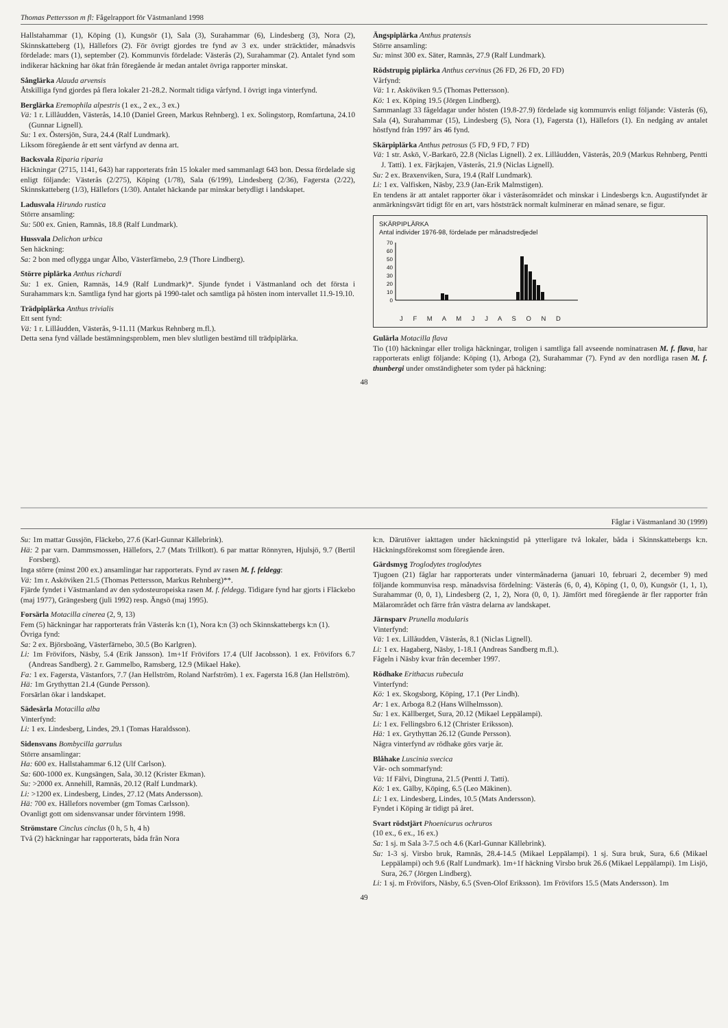Thomas Pettersson m fl: Fågelrapport för Västmanland 1998
Hallstahammar (1), Köping (1), Kungsör (1), Sala (3), Surahammar (6), Lindesberg (3), Nora (2), Skinnskatteberg (1), Hällefors (2). För övrigt gjordes tre fynd av 3 ex. under sträcktider, månadsvis fördelade: mars (1), september (2). Kommunvis fördelade: Västerås (2), Surahammar (2). Antalet fynd som indikerar häckning har ökat från föregående år medan antalet övriga rapporter minskat.
Sånglärka Alauda arvensis
Åtskilliga fynd gjordes på flera lokaler 21-28.2. Normalt tidiga vårfynd. I övrigt inga vinterfynd.
Berglärka Eremophila alpestris (1 ex., 2 ex., 3 ex.)
Vä: 1 r. Lillåudden, Västerås, 14.10 (Daniel Green, Markus Rehnberg). 1 ex. Solingstorp, Romfartuna, 24.10 (Gunnar Lignell).
Su: 1 ex. Östersjön, Sura, 24.4 (Ralf Lundmark).
Liksom föregående år ett sent vårfynd av denna art.
Backsvala Riparia riparia
Häckningar (2715, 1141, 643) har rapporterats från 15 lokaler med sammanlagt 643 bon. Dessa fördelade sig enligt följande: Västerås (2/275), Köping (1/78), Sala (6/199), Lindesberg (2/36), Fagersta (2/22), Skinnskatteberg (1/3), Hällefors (1/30). Antalet häckande par minskar betydligt i landskapet.
Ladusvala Hirundo rustica
Större ansamling:
Su: 500 ex. Gnien, Ramnäs, 18.8 (Ralf Lundmark).
Hussvala Delichon urbica
Sen häckning:
Sa: 2 bon med oflygga ungar Ålbo, Västerfärnebo, 2.9 (Thore Lindberg).
Större piplärka Anthus richardi
Su: 1 ex. Gnien, Ramnäs, 14.9 (Ralf Lundmark)*. Sjunde fyndet i Västmanland och det första i Surahammars k:n. Samtliga fynd har gjorts på 1990-talet och samtliga på hösten inom intervallet 11.9-19.10.
Trädpiplärka Anthus trivialis
Ett sent fynd:
Vä: 1 r. Lillåudden, Västerås, 9-11.11 (Markus Rehnberg m.fl.).
Detta sena fynd vållade bestämningsproblem, men blev slutligen bestämd till trädpiplärka.
Ängspiplärka Anthus pratensis
Större ansamling:
Su: minst 300 ex. Säter, Ramnäs, 27.9 (Ralf Lundmark).
Rödstrupig piplärka Anthus cervinus (26 FD, 26 FD, 20 FD)
Vårfynd:
Vä: 1 r. Asköviken 9.5 (Thomas Pettersson).
Kö: 1 ex. Köping 19.5 (Jörgen Lindberg).
Sammanlagt 33 fågeldagar under hösten (19.8-27.9) fördelade sig kommunvis enligt följande: Västerås (6), Sala (4), Surahammar (15), Lindesberg (5), Nora (1), Fagersta (1), Hällefors (1). En nedgång av antalet höstfynd från 1997 års 46 fynd.
Skärpiplärka Anthus petrosus (5 FD, 9 FD, 7 FD)
Vä: 1 str. Askö, V.-Barkarö, 22.8 (Niclas Lignell). 2 ex. Lillåudden, Västerås, 20.9 (Markus Rehnberg, Pentti J. Tatti). 1 ex. Färjkajen, Västerås, 21.9 (Niclas Lignell).
Su: 2 ex. Braxenviken, Sura, 19.4 (Ralf Lundmark).
Li: 1 ex. Valfisken, Näsby, 23.9 (Jan-Erik Malmstigen).
En tendens är att antalet rapporter ökar i västeråsområdet och minskar i Lindesbergs k:n. Augustifyndet är anmärkningsvärt tidigt för en art, vars höststräck normalt kulminerar en månad senare, se figur.
SKÄRPIPLÄRKA
Antal individer 1976-98, fördelade per månadstredjedel
0
10
20
30
40
50
60
70
J F M A M J J A S O N D
Gulärla Motacilla flava
Tio (10) häckningar eller troliga häckningar, troligen i samtliga fall avseende nominatrasen M. f. flava, har rapporterats enligt följande: Köping (1), Arboga (2), Surahammar (7). Fynd av den nordliga rasen M. f. thunbergi under omständigheter som tyder på häckning:
48
Fåglar i Västmanland 30 (1999)
Su: 1m mattar Gussjön, Fläckebo, 27.6 (Karl-Gunnar Källebrink).
Hä: 2 par varn. Dammsmossen, Hällefors, 2.7 (Mats Trillkott). 6 par mattar Rönnyren, Hjulsjö, 9.7 (Bertil Forsberg).
Inga större (minst 200 ex.) ansamlingar har rapporterats. Fynd av rasen M. f. feldegg:
Vä: 1m r. Asköviken 21.5 (Thomas Pettersson, Markus Rehnberg)**.
Fjärde fyndet i Västmanland av den sydosteuropeiska rasen M. f. feldegg. Tidigare fynd har gjorts i Fläckebo (maj 1977), Grängesberg (juli 1992) resp. Ängsö (maj 1995).
Forsärla Motacilla cinerea (2, 9, 13)
Fem (5) häckningar har rapporterats från Västerås k:n (1), Nora k:n (3) och Skinnskattebergs k:n (1).
Övriga fynd:
Sa: 2 ex. Björsboäng, Västerfärnebo, 30.5 (Bo Karlgren).
Li: 1m Frövifors, Näsby, 5.4 (Erik Jansson). 1m+1f Frövifors 17.4 (Ulf Jacobsson). 1 ex. Frövifors 6.7 (Andreas Sandberg). 2 r. Gammelbo, Ramsberg, 12.9 (Mikael Hake).
Fa: 1 ex. Fagersta, Västanfors, 7.7 (Jan Hellström, Roland Narfström). 1 ex. Fagersta 16.8 (Jan Hellström).
Hä: 1m Grythyttan 21.4 (Gunde Persson).
Forsärlan ökar i landskapet.
Sädesärla Motacilla alba
Vinterfynd:
Li: 1 ex. Lindesberg, Lindes, 29.1 (Tomas Haraldsson).
Sidensvans Bombycilla garrulus
Större ansamlingar:
Ha: 600 ex. Hallstahammar 6.12 (Ulf Carlson).
Sa: 600-1000 ex. Kungsängen, Sala, 30.12 (Krister Ekman).
Su: >2000 ex. Annehill, Ramnäs, 20.12 (Ralf Lundmark).
Li: >1200 ex. Lindesberg, Lindes, 27.12 (Mats Andersson).
Hä: 700 ex. Hällefors november (gm Tomas Carlsson).
Ovanligt gott om sidensvansar under förvintern 1998.
Strömstare Cinclus cinclus (0 h, 5 h, 4 h)
Två (2) häckningar har rapporterats, båda från Nora
k:n. Därutöver iakttagen under häckningstid på ytterligare två lokaler, båda i Skinnskattebergs k:n. Häckningsförekomst som föregående åren.
Gärdsmyg Troglodytes troglodytes
Tjugoen (21) fåglar har rapporterats under vintermånaderna (januari 10, februari 2, december 9) med följande kommunvisa resp. månadsvisa fördelning: Västerås (6, 0, 4), Köping (1, 0, 0), Kungsör (1, 1, 1), Surahammar (0, 0, 1), Lindesberg (2, 1, 2), Nora (0, 0, 1). Jämfört med föregående är fler rapporter från Mälarområdet och färre från västra delarna av landskapet.
Järnsparv Prunella modularis
Vinterfynd:
Vä: 1 ex. Lillåudden, Västerås, 8.1 (Niclas Lignell).
Li: 1 ex. Hagaberg, Näsby, 1-18.1 (Andreas Sandberg m.fl.).
Fågeln i Näsby kvar från december 1997.
Rödhake Erithacus rubecula
Vinterfynd:
Kö: 1 ex. Skogsborg, Köping, 17.1 (Per Lindh).
Ar: 1 ex. Arboga 8.2 (Hans Wilhelmsson).
Su: 1 ex. Källberget, Sura, 20.12 (Mikael Leppälampi).
Li: 1 ex. Fellingsbro 6.12 (Christer Eriksson).
Hä: 1 ex. Grythyttan 26.12 (Gunde Persson).
Några vinterfynd av rödhake görs varje år.
Blåhake Luscinia svecica
Vår- och sommarfynd:
Vä: 1f Fälvi, Dingtuna, 21.5 (Pentti J. Tatti).
Kö: 1 ex. Gälby, Köping, 6.5 (Leo Mäkinen).
Li: 1 ex. Lindesberg, Lindes, 10.5 (Mats Andersson).
Fyndet i Köping är tidigt på året.
Svart rödstjärt Phoenicurus ochruros
(10 ex., 6 ex., 16 ex.)
Sa: 1 sj. m Sala 3-7.5 och 4.6 (Karl-Gunnar Källebrink).
Su: 1-3 sj. Virsbo bruk, Ramnäs, 28.4-14.5 (Mikael Leppälampi). 1 sj. Sura bruk, Sura, 6.6 (Mikael Leppälampi) och 9.6 (Ralf Lundmark). 1m+1f häckning Virsbo bruk 26.6 (Mikael Leppälampi). 1m Lisjö, Sura, 26.7 (Jörgen Lindberg).
Li: 1 sj. m Frövifors, Näsby, 6.5 (Sven-Olof Eriksson). 1m Frövifors 15.5 (Mats Andersson). 1m
49